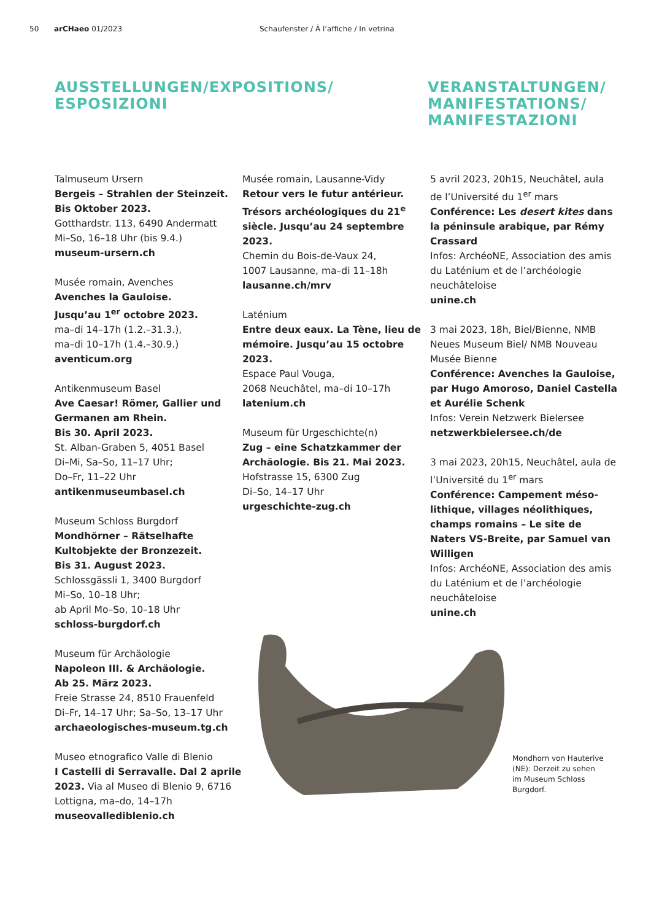50 arCHaeo 01/2023 Schaufenster / À l’affiche / In vetrina
AUSSTELLUNGEN/EXPOSITIONS/
ESPOSIZIONI
VERANSTALTUNGEN/
MANIFESTATIONS/
MANIFESTAZIONI
Talmuseum Ursern
Bergeis – Strahlen der Steinzeit. Bis Oktober 2023.
Gotthardstr. 113, 6490 Andermatt
Mi–So, 16–18 Uhr (bis 9.4.)
museum-ursern.ch
Musée romain, Avenches
Avenches la Gauloise.
Jusqu’au 1<sup>er</sup> octobre 2023.
ma–di 14–17h (1.2.–31.3.),
ma–di 10–17h (1.4.–30.9.)
aventicum.org
Antikenmuseum Basel
Ave Caesar! Römer, Gallier und Germanen am Rhein.
Bis 30. April 2023.
St. Alban-Graben 5, 4051 Basel
Di–Mi, Sa–So, 11–17 Uhr;
Do–Fr, 11–22 Uhr
antikenmuseumbasel.ch
Museum Schloss Burgdorf
Mondhörner – Rätselhafte Kultobjekte der Bronzezeit.
Bis 31. August 2023.
Schlossgässli 1, 3400 Burgdorf
Mi–So, 10–18 Uhr;
ab April Mo–So, 10–18 Uhr
schloss-burgdorf.ch
Museum für Archäologie
Napoleon III. & Archäologie.
Ab 25. März 2023.
Freie Strasse 24, 8510 Frauenfeld
Di–Fr, 14–17 Uhr; Sa–So, 13–17 Uhr
archaeologisches-museum.tg.ch
Museo etnografico Valle di Blenio
I Castelli di Serravalle. Dal 2 aprile 2023. Via al Museo di Blenio 9, 6716 Lottigna, ma–do, 14–17h
museovallediblenio.ch
Musée romain, Lausanne-Vidy
Retour vers le futur antérieur. Trésors archéologiques du 21<sup>e</sup> siècle. Jusqu’au 24 septembre 2023.
Chemin du Bois-de-Vaux 24,
1007 Lausanne, ma–di 11–18h
lausanne.ch/mrv
Laténium
Entre deux eaux. La Tène, lieu de mémoire. Jusqu’au 15 octobre 2023.
Espace Paul Vouga,
2068 Neuchâtel, ma–di 10–17h
latenium.ch
Museum für Urgeschichte(n)
Zug – eine Schatzkammer der Archäologie. Bis 21. Mai 2023.
Hofstrasse 15, 6300 Zug
Di–So, 14–17 Uhr
urgeschichte-zug.ch
5 avril 2023, 20h15, Neuchâtel, aula de l’Université du 1<sup>er</sup> mars
Conférence: Les desert kites dans la péninsule arabique, par Rémy Crassard
Infos: ArchéoNE, Association des amis du Laténium et de l’archéologie neuchâteloise
unine.ch
3 mai 2023, 18h, Biel/Bienne, NMB Neues Museum Biel/ NMB Nouveau Musée Bienne
Conférence: Avenches la Gauloise, par Hugo Amoroso, Daniel Castella et Aurélie Schenk
Infos: Verein Netzwerk Bielersee
netzwerkbielersee.ch/de
3 mai 2023, 20h15, Neuchâtel, aula de l’Université du 1<sup>er</sup> mars
Conférence: Campement méso­lithique, villages néolithiques, champs romains – Le site de Naters VS-Breite, par Samuel van Willigen
Infos: ArchéoNE, Association des amis du Laténium et de l’archéologie neuchâteloise
unine.ch
Mondhorn von Hauterive (NE): Derzeit zu sehen im Museum Schloss Burgdorf.